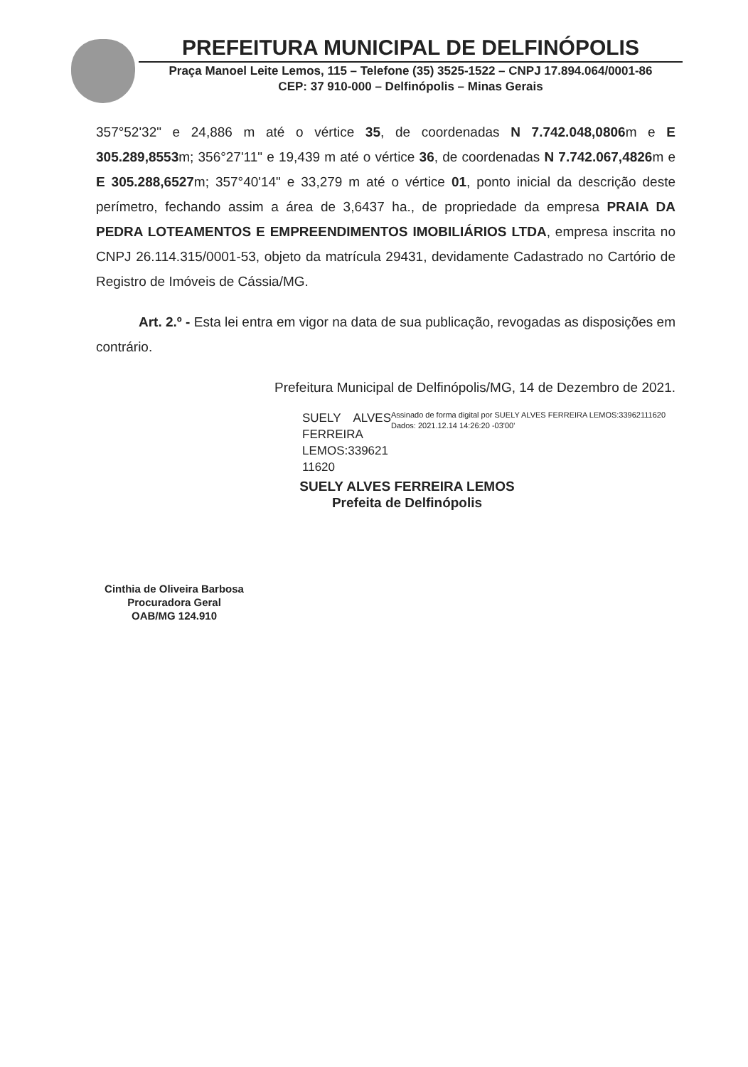PREFEITURA MUNICIPAL DE DELFINÓPOLIS
Praça Manoel Leite Lemos, 115 – Telefone (35) 3525-1522 – CNPJ 17.894.064/0001-86
CEP: 37 910-000 – Delfinópolis – Minas Gerais
357°52'32" e 24,886 m até o vértice 35, de coordenadas N 7.742.048,0806m e E 305.289,8553m; 356°27'11" e 19,439 m até o vértice 36, de coordenadas N 7.742.067,4826m e E 305.288,6527m; 357°40'14" e 33,279 m até o vértice 01, ponto inicial da descrição deste perímetro, fechando assim a área de 3,6437 ha., de propriedade da empresa PRAIA DA PEDRA LOTEAMENTOS E EMPREENDIMENTOS IMOBILIÁRIOS LTDA, empresa inscrita no CNPJ 26.114.315/0001-53, objeto da matrícula 29431, devidamente Cadastrado no Cartório de Registro de Imóveis de Cássia/MG.
Art. 2.º - Esta lei entra em vigor na data de sua publicação, revogadas as disposições em contrário.
Prefeitura Municipal de Delfinópolis/MG, 14 de Dezembro de 2021.
SUELY ALVES FERREIRA LEMOS:339621 11620
Assinado de forma digital por SUELY ALVES FERREIRA LEMOS:33962111620
Dados: 2021.12.14 14:26:20 -03'00'
SUELY ALVES FERREIRA LEMOS
Prefeita de Delfinópolis
Cinthia de Oliveira Barbosa
Procuradora Geral
OAB/MG 124.910